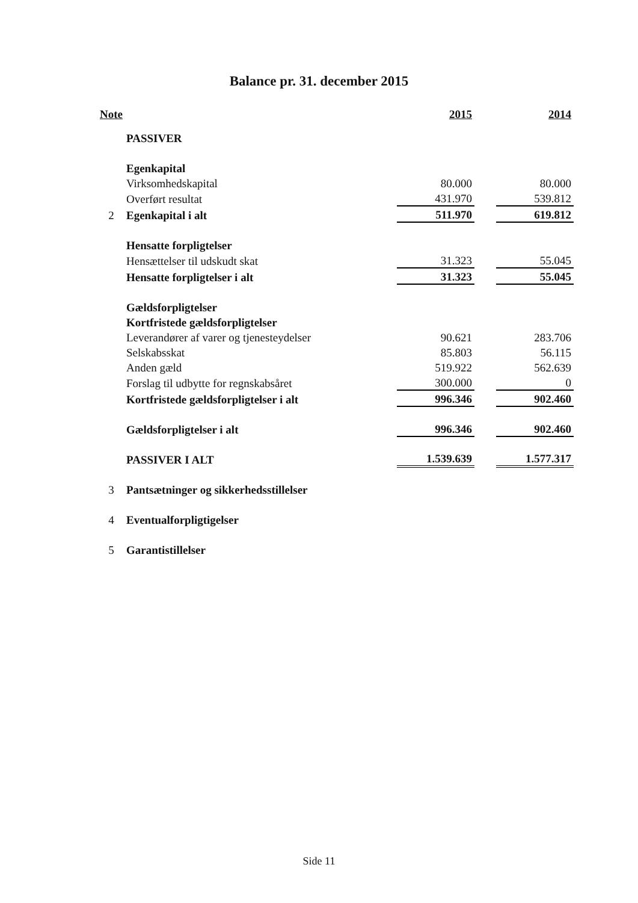Balance pr. 31. december 2015
| Note | | 2015 | | 2014 |
| --- | --- | --- | --- | --- |
| | PASSIVER | | | |
| | Egenkapital | | | |
| | Virksomhedskapital | 80.000 | | 80.000 |
| | Overført resultat | 431.970 | | 539.812 |
| 2 | Egenkapital i alt | 511.970 | | 619.812 |
| | Hensatte forpligtelser | | | |
| | Hensættelser til udskudt skat | 31.323 | | 55.045 |
| | Hensatte forpligtelser i alt | 31.323 | | 55.045 |
| | Gældsforpligtelser | | | |
| | Kortfristede gældsforpligtelser | | | |
| | Leverandører af varer og tjenesteydelser | 90.621 | | 283.706 |
| | Selskabsskat | 85.803 | | 56.115 |
| | Anden gæld | 519.922 | | 562.639 |
| | Forslag til udbytte for regnskabsåret | 300.000 | | 0 |
| | Kortfristede gældsforpligtelser i alt | 996.346 | | 902.460 |
| | Gældsforpligtelser i alt | 996.346 | | 902.460 |
| | PASSIVER I ALT | 1.539.639 | | 1.577.317 |
| 3 | Pantsætninger og sikkerhedsstillelser | | | |
| 4 | Eventualforpligtigelser | | | |
| 5 | Garantistillelser | | | |
Side 11